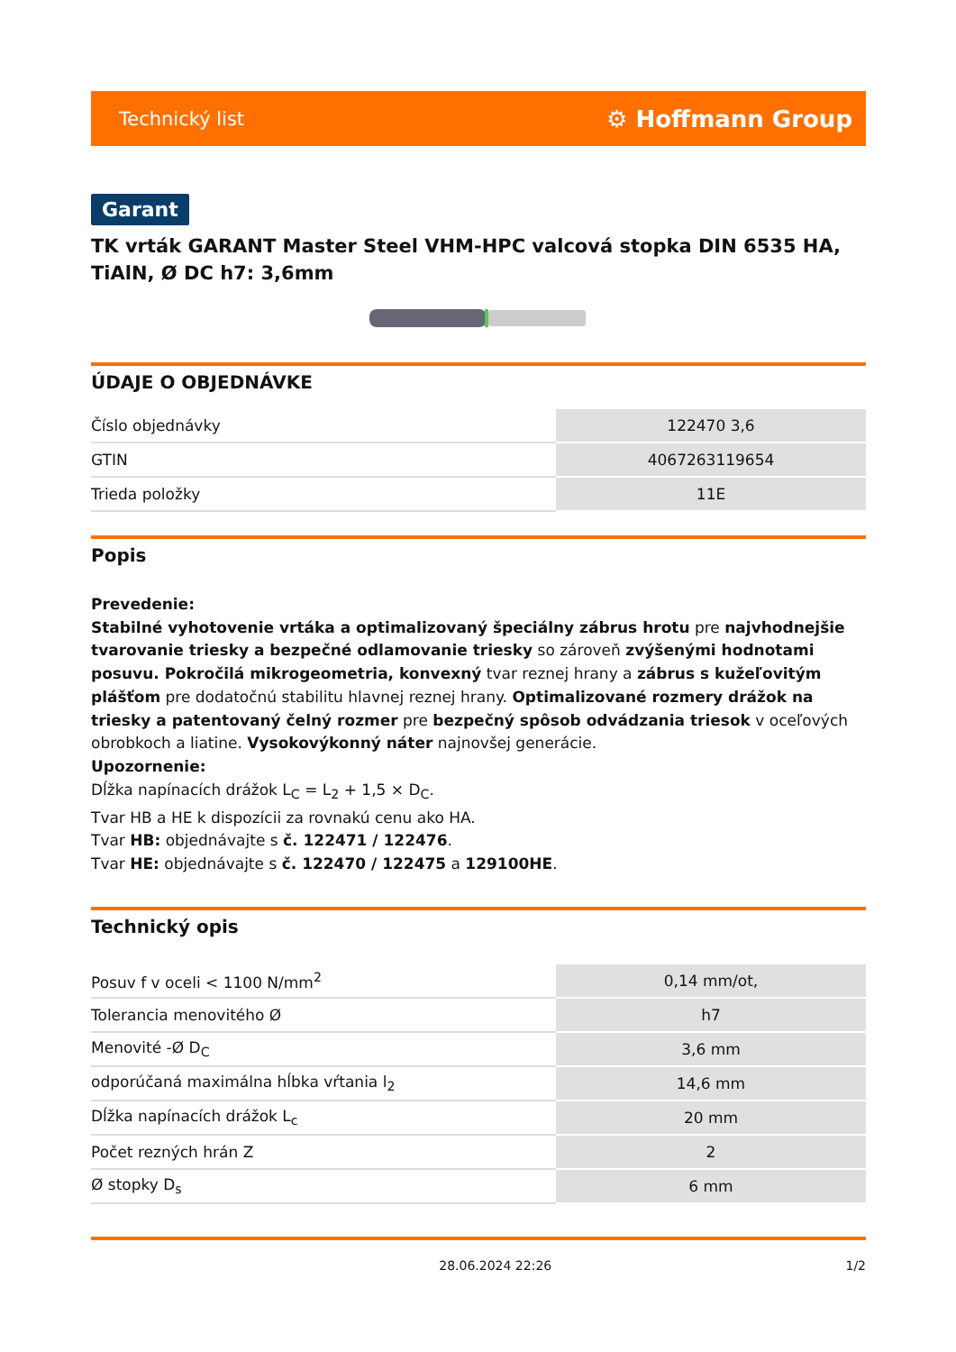Technický list ⚙ Hoffmann Group
Garant
TK vrták GARANT Master Steel VHM-HPC valcová stopka DIN 6535 HA, TiAlN, Ø DC h7: 3,6mm
ÚDAJE O OBJEDNÁVKE
| Číslo objednávky | 122470 3,6 |
| GTIN | 4067263119654 |
| Trieda položky | 11E |
Popis
Prevedenie:
Stabilné vyhotovenie vrtáka a optimalizovaný špeciálny zábrus hrotu pre najvhodnejšie tvarovanie triesky a bezpečné odlamovanie triesky so zároveň zvýšenými hodnotami posuvu. Pokročilá mikrogeometria, konvexný tvar reznej hrany a zábrus s kužeľovitým plášťom pre dodatočnú stabilitu hlavnej reznej hrany. Optimalizované rozmery drážok na triesky a patentovaný čelný rozmer pre bezpečný spôsob odvádzania triesok v oceľových obrobkoch a liatine. Vysokovýkonný náter najnovšej generácie.
Upozornenie:
Dĺžka napínacích drážok L<sub>C</sub> = L<sub>2</sub> + 1,5 × D<sub>C</sub>.
Tvar HB a HE k dispozícii za rovnakú cenu ako HA.
Tvar HB: objednávajte s č. 122471 / 122476.
Tvar HE: objednávajte s č. 122470 / 122475 a 129100HE.
Technický opis
| Posuv f v oceli < 1100 N/mm<sup>2</sup> | 0,14 mm/ot, |
| Tolerancia menovitého Ø | h7 |
| Menovité -Ø D<sub>C</sub> | 3,6 mm |
| odporúčaná maximálna hĺbka vŕtania l<sub>2</sub> | 14,6 mm |
| Dĺžka napínacích drážok L<sub>c</sub> | 20 mm |
| Počet rezných hrán Z | 2 |
| Ø stopky D<sub>s</sub> | 6 mm |
28.06.2024 22:26 1/2